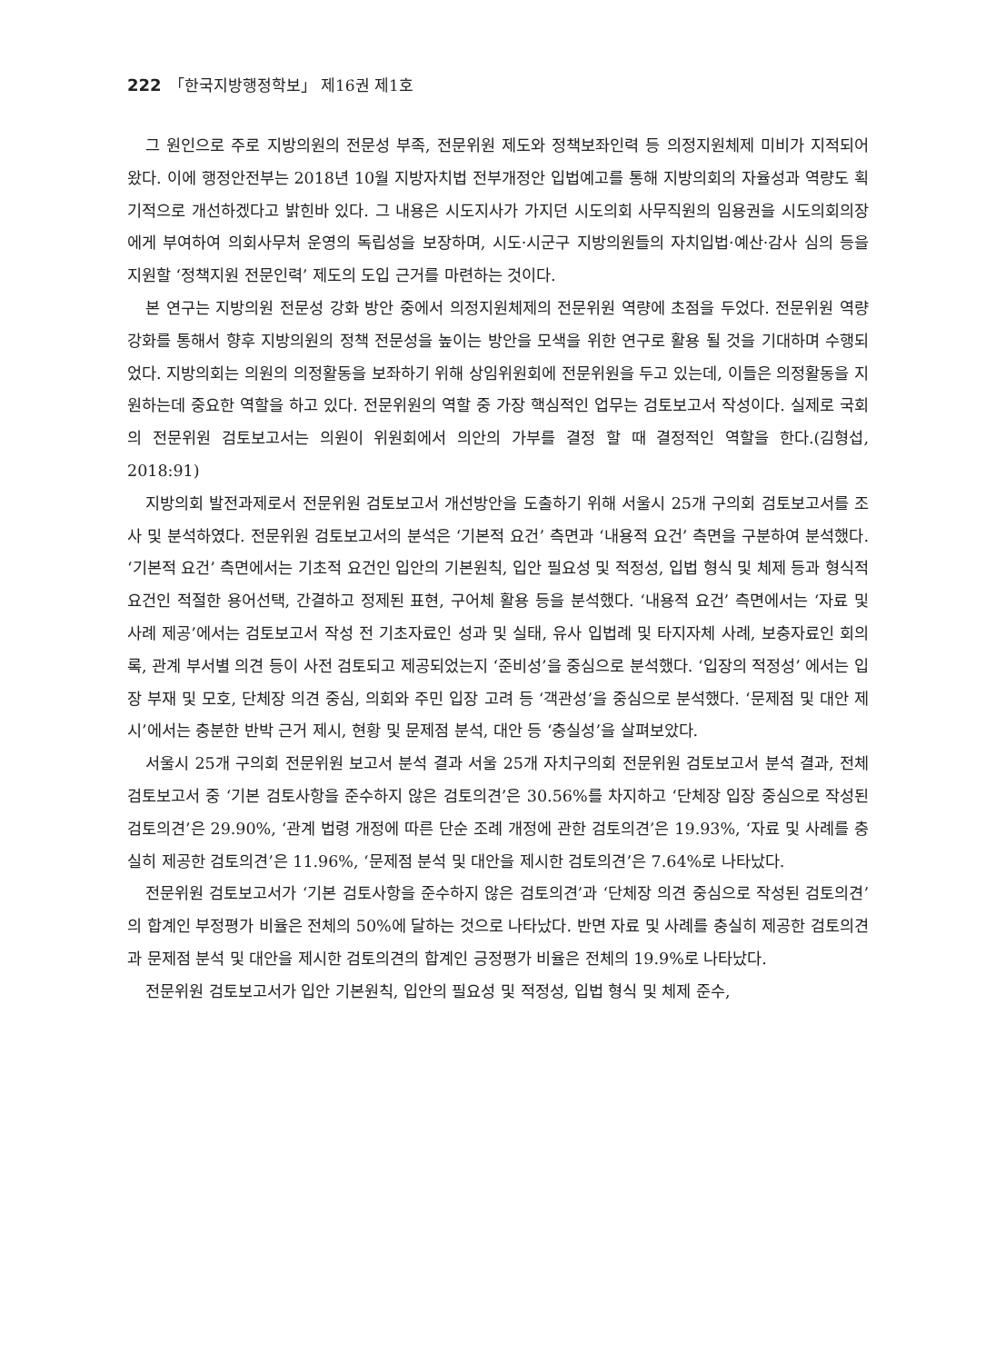222 「한국지방행정학보」 제16권 제1호
그 원인으로 주로 지방의원의 전문성 부족, 전문위원 제도와 정책보좌인력 등 의정지원체제 미비가 지적되어 왔다. 이에 행정안전부는 2018년 10월 지방자치법 전부개정안 입법예고를 통해 지방의회의 자율성과 역량도 획기적으로 개선하겠다고 밝힌바 있다. 그 내용은 시도지사가 가지던 시도의회 사무직원의 임용권을 시도의회의장에게 부여하여 의회사무처 운영의 독립성을 보장하며, 시도·시군구 지방의원들의 자치입법·예산·감사 심의 등을 지원할 ‘정책지원 전문인력’ 제도의 도입 근거를 마련하는 것이다.
본 연구는 지방의원 전문성 강화 방안 중에서 의정지원체제의 전문위원 역량에 초점을 두었다. 전문위원 역량 강화를 통해서 향후 지방의원의 정책 전문성을 높이는 방안을 모색을 위한 연구로 활용 될 것을 기대하며 수행되었다. 지방의회는 의원의 의정활동을 보좌하기 위해 상임위원회에 전문위원을 두고 있는데, 이들은 의정활동을 지원하는데 중요한 역할을 하고 있다. 전문위원의 역할 중 가장 핵심적인 업무는 검토보고서 작성이다. 실제로 국회의 전문위원 검토보고서는 의원이 위원회에서 의안의 가부를 결정 할 때 결정적인 역할을 한다.(김형섭, 2018:91)
지방의회 발전과제로서 전문위원 검토보고서 개선방안을 도출하기 위해 서울시 25개 구의회 검토보고서를 조사 및 분석하였다. 전문위원 검토보고서의 분석은 ‘기본적 요건’ 측면과 ‘내용적 요건’ 측면을 구분하여 분석했다. ‘기본적 요건’ 측면에서는 기초적 요건인 입안의 기본원칙, 입안 필요성 및 적정성, 입법 형식 및 체제 등과 형식적 요건인 적절한 용어선택, 간결하고 정제된 표현, 구어체 활용 등을 분석했다. ‘내용적 요건’ 측면에서는 ‘자료 및 사례 제공’에서는 검토보고서 작성 전 기초자료인 성과 및 실태, 유사 입법례 및 타지자체 사례, 보충자료인 회의록, 관계 부서별 의견 등이 사전 검토되고 제공되었는지 ‘준비성’을 중심으로 분석했다. ‘입장의 적정성’ 에서는 입장 부재 및 모호, 단체장 의견 중심, 의회와 주민 입장 고려 등 ‘객관성’을 중심으로 분석했다. ‘문제점 및 대안 제시’에서는 충분한 반박 근거 제시, 현황 및 문제점 분석, 대안 등 ‘충실성’을 살펴보았다.
서울시 25개 구의회 전문위원 보고서 분석 결과 서울 25개 자치구의회 전문위원 검토보고서 분석 결과, 전체 검토보고서 중 ‘기본 검토사항을 준수하지 않은 검토의견’은 30.56%를 차지하고 ‘단체장 입장 중심으로 작성된 검토의견’은 29.90%, ‘관계 법령 개정에 따른 단순 조례 개정에 관한 검토의견’은 19.93%, ‘자료 및 사례를 충실히 제공한 검토의견’은 11.96%, ‘문제점 분석 및 대안을 제시한 검토의견’은 7.64%로 나타났다.
전문위원 검토보고서가 ‘기본 검토사항을 준수하지 않은 검토의견’과 ‘단체장 의견 중심으로 작성된 검토의견’의 합계인 부정평가 비율은 전체의 50%에 달하는 것으로 나타났다. 반면 자료 및 사례를 충실히 제공한 검토의견과 문제점 분석 및 대안을 제시한 검토의견의 합계인 긍정평가 비율은 전체의 19.9%로 나타났다.
전문위원 검토보고서가 입안 기본원칙, 입안의 필요성 및 적정성, 입법 형식 및 체제 준수,